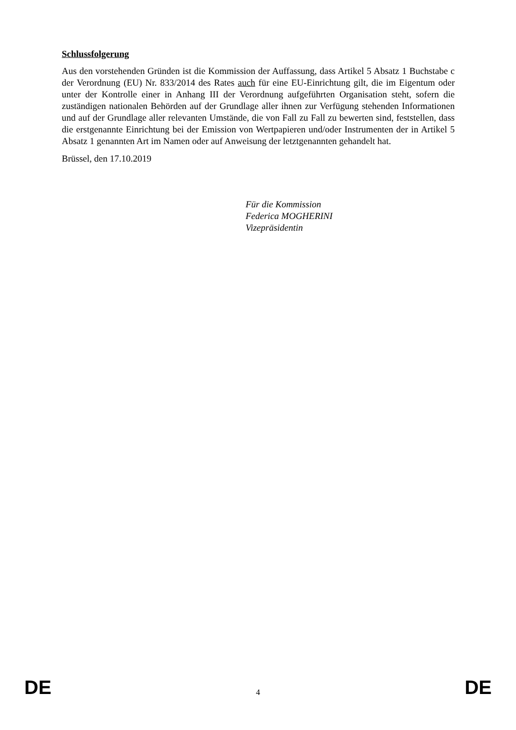Schlussfolgerung
Aus den vorstehenden Gründen ist die Kommission der Auffassung, dass Artikel 5 Absatz 1 Buchstabe c der Verordnung (EU) Nr. 833/2014 des Rates auch für eine EU-Einrichtung gilt, die im Eigentum oder unter der Kontrolle einer in Anhang III der Verordnung aufgeführten Organisation steht, sofern die zuständigen nationalen Behörden auf der Grundlage aller ihnen zur Verfügung stehenden Informationen und auf der Grundlage aller relevanten Umstände, die von Fall zu Fall zu bewerten sind, feststellen, dass die erstgenannte Einrichtung bei der Emission von Wertpapieren und/oder Instrumenten der in Artikel 5 Absatz 1 genannten Art im Namen oder auf Anweisung der letztgenannten gehandelt hat.
Brüssel, den 17.10.2019
Für die Kommission
Federica MOGHERINI
Vizepräsidentin
DE 4 DE